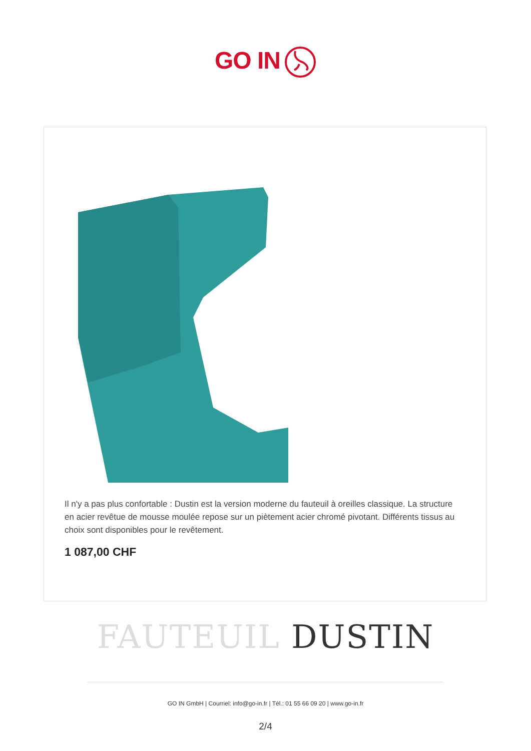GO IN
Il n'y a pas plus confortable : Dustin est la version moderne du fauteuil à oreilles classique. La structure en acier revêtue de mousse moulée repose sur un piètement acier chromé pivotant. Différents tissus au choix sont disponibles pour le revêtement.
1 087,00 CHF
FAUTEUIL DUSTIN
GO IN GmbH | Courriel: info@go-in.fr | Tél.: 01 55 66 09 20 | www.go-in.fr
2/4